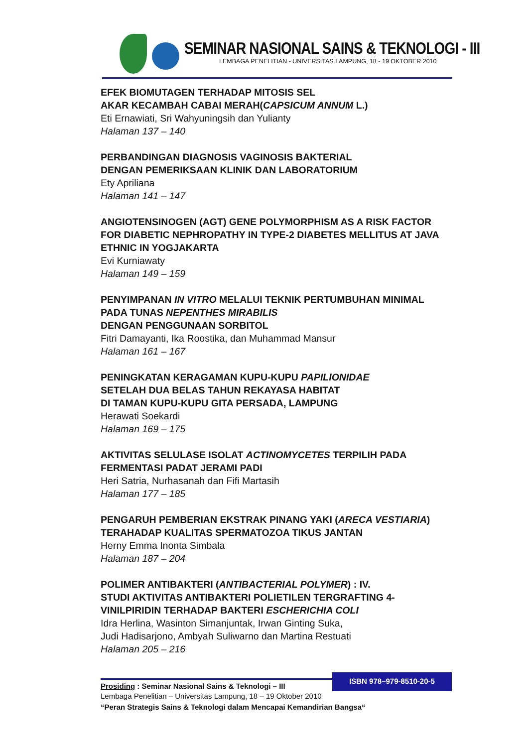SEMINAR NASIONAL SAINS & TEKNOLOGI - III
LEMBAGA PENELITIAN - UNIVERSITAS LAMPUNG, 18 - 19 OKTOBER 2010
EFEK BIOMUTAGEN TERHADAP MITOSIS SEL
AKAR KECAMBAH CABAI MERAH(CAPSICUM ANNUM L.)
Eti Ernawiati, Sri Wahyuningsih dan Yulianty
Halaman 137 – 140
PERBANDINGAN DIAGNOSIS VAGINOSIS BAKTERIAL
DENGAN PEMERIKSAAN KLINIK DAN LABORATORIUM
Ety Apriliana
Halaman 141 – 147
ANGIOTENSINOGEN (AGT) GENE POLYMORPHISM AS A RISK FACTOR FOR DIABETIC NEPHROPATHY IN TYPE-2 DIABETES MELLITUS AT JAVA ETHNIC IN YOGJAKARTA
Evi Kurniawaty
Halaman 149 – 159
PENYIMPANAN IN VITRO MELALUI TEKNIK PERTUMBUHAN MINIMAL PADA TUNAS NEPENTHES MIRABILIS
DENGAN PENGGUNAAN SORBITOL
Fitri Damayanti, Ika Roostika, dan Muhammad Mansur
Halaman 161 – 167
PENINGKATAN KERAGAMAN KUPU-KUPU PAPILIONIDAE
SETELAH DUA BELAS TAHUN REKAYASA HABITAT
DI TAMAN KUPU-KUPU GITA PERSADA, LAMPUNG
Herawati Soekardi
Halaman 169 – 175
AKTIVITAS SELULASE ISOLAT ACTINOMYCETES TERPILIH PADA FERMENTASI PADAT JERAMI PADI
Heri Satria, Nurhasanah dan Fifi Martasih
Halaman 177 – 185
PENGARUH PEMBERIAN EKSTRAK PINANG YAKI (ARECA VESTIARIA)
TERAHADAP KUALITAS SPERMATOZOA TIKUS JANTAN
Herny Emma Inonta Simbala
Halaman 187 – 204
POLIMER ANTIBAKTERI (ANTIBACTERIAL POLYMER) : IV.
STUDI AKTIVITAS ANTIBAKTERI POLIETILEN TERGRAFTING 4-VINILPIRIDIN TERHADAP BAKTERI ESCHERICHIA COLI
Idra Herlina, Wasinton Simanjuntak, Irwan Ginting Suka,
Judi Hadisarjono, Ambyah Suliwarno dan Martina Restuati
Halaman 205 – 216
ISBN 978–979-8510-20-5
Prosiding : Seminar Nasional Sains & Teknologi – III
Lembaga Penelitian – Universitas Lampung, 18 – 19 Oktober 2010
“Peran Strategis Sains & Teknologi dalam Mencapai Kemandirian Bangsa“